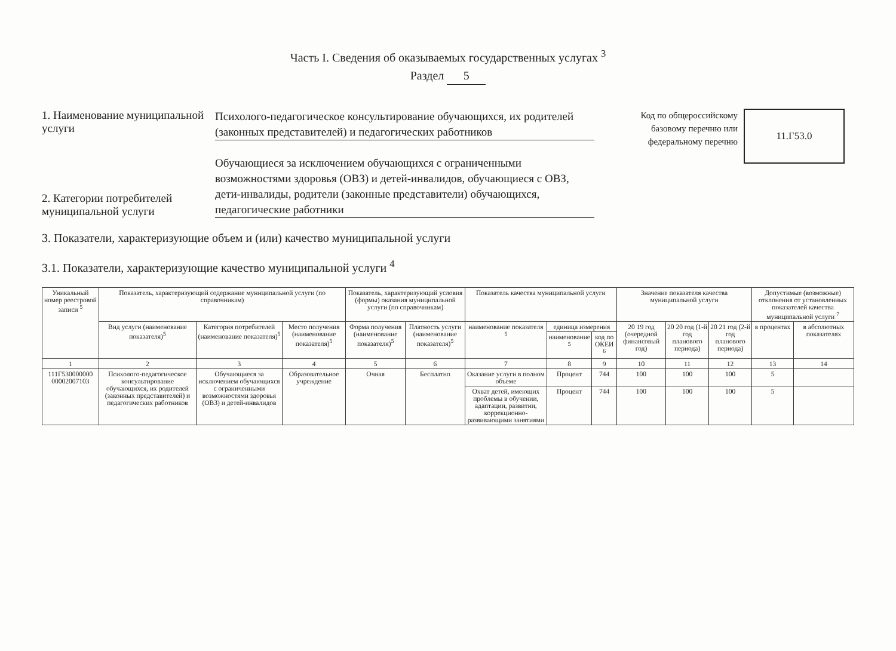Часть I. Сведения об оказываемых государственных услугах <sup>3</sup>
Раздел 5
1. Наименование муниципальной услуги
Психолого-педагогическое консультирование обучающихся, их родителей (законных представителей) и педагогических работников
2. Категории потребителей муниципальной услуги
Обучающиеся за исключением обучающихся с ограниченными возможностями здоровья (ОВЗ) и детей-инвалидов, обучающиеся с ОВЗ, дети-инвалиды, родители (законные представители) обучающихся, педагогические работники
Код по общероссийскому базовому перечню или федеральному перечню
11.Г53.0
3. Показатели, характеризующие объем и (или) качество муниципальной услуги
3.1. Показатели, характеризующие качество муниципальной услуги <sup>4</sup>
| Уникальный номер реестровой записи <sup>5</sup> | Показатель, характеризующий содержание муниципальной услуги (по справочникам) | | | Показатель, характеризующий условия (формы) оказания муниципальной услуги (по справочникам) | | Показатель качества муниципальной услуги | | | Значение показателя качества муниципальной услуги | | | Допустимые (возможные) отклонения от установленных показателей качества муниципальной услуги <sup>7</sup> | |
| --- | --- | --- | --- | --- | --- | --- | --- | --- | --- | --- | --- | --- | --- |
| | Вид услуги (наименование показателя)<sup>5</sup> | Категория потребителей (наименование показателя)<sup>5</sup> | Место получения (наименование показателя)<sup>5</sup> | Форма получения (наименование показателя)<sup>5</sup> | Платность услуги (наименование показателя)<sup>5</sup> | наименование показателя <sup>5</sup> | единица измерения | | 20 19 год (очередной финансовый год) | 20 20 год (1-й год планового периода) | 20 21 год (2-й год планового периода) | в процентах | в абсолютных показателях |
| | | | | | | | наименование <sup>5</sup> | код по ОКЕИ <sup>6</sup> | | | | | |
| 1 | 2 | 3 | 4 | 5 | 6 | 7 | 8 | 9 | 10 | 11 | 12 | 13 | 14 |
| 111Г530000000 00002007103 | Психолого-педагогическое консультирование обучающихся, их родителей (законных представителей) и педагогических работников | Обучающиеся за исключением обучающихся с ограниченными возможностями здоровья (ОВЗ) и детей-инвалидов | Образовательное учреждение | Очная | Бесплатно | Оказание услуги в полном объеме | Процент | 744 | 100 | 100 | 100 | 5 | |
| | | | | | | Охват детей, имеющих проблемы в обучении, адаптации, развитии, коррекционно-развивающими занятиями | Процент | 744 | 100 | 100 | 100 | 5 | |